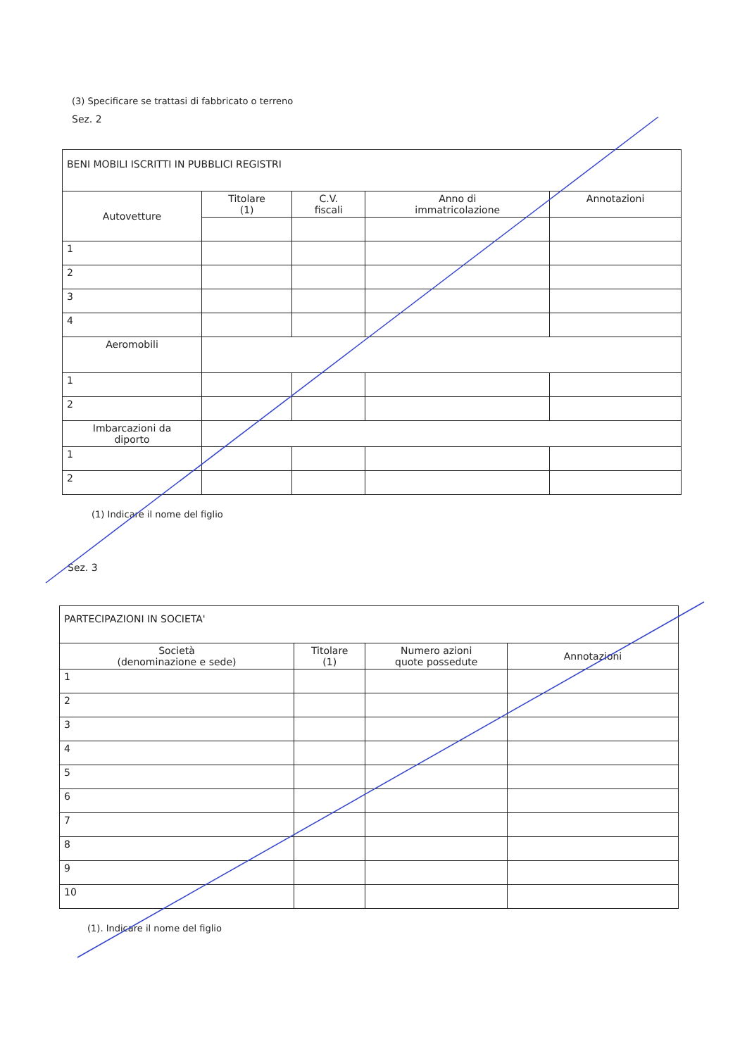(3) Specificare se trattasi di fabbricato o terreno
Sez. 2
| BENI MOBILI ISCRITTI IN PUBBLICI REGISTRI | | | | |
| Autovetture | Titolare (1) | C.V. fiscali | Anno di immatricolazione | Annotazioni |
| 1 | | | | |
| 2 | | | | |
| 3 | | | | |
| 4 | | | | |
| Aeromobili | | | | |
| 1 | | | | |
| 2 | | | | |
| Imbarcazioni da diporto | | | | |
| 1 | | | | |
| 2 | | | | |
(1) Indicare il nome del figlio
Sez. 3
| PARTECIPAZIONI IN SOCIETA' | | | |
| Società (denominazione e sede) | Titolare (1) | Numero azioni quote possedute | Annotazioni |
| 1 | | | |
| 2 | | | |
| 3 | | | |
| 4 | | | |
| 5 | | | |
| 6 | | | |
| 7 | | | |
| 8 | | | |
| 9 | | | |
| 10 | | | |
(1). Indicare il nome del figlio